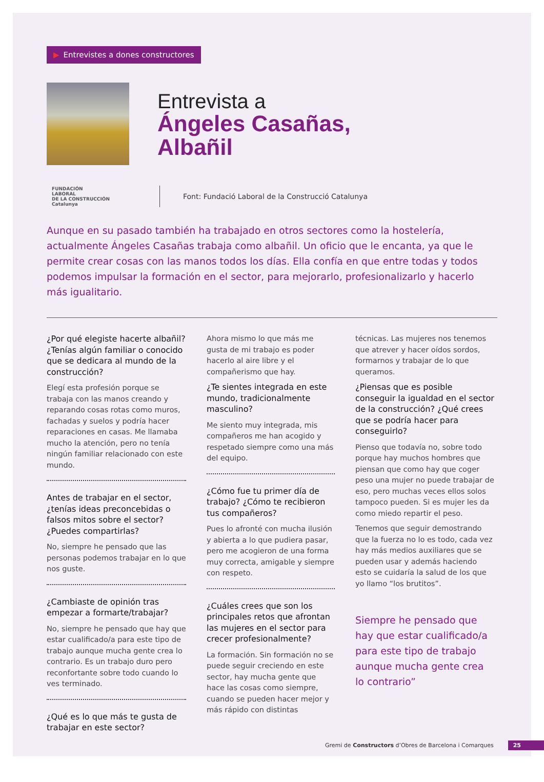▶ Entrevistes a dones constructores
Entrevista a
Ángeles Casañas,
Albañil
FUNDACIÓN
LABORAL
DE LA CONSTRUCCIÓN
Catalunya
Font: Fundació Laboral de la Construcció Catalunya
Aunque en su pasado también ha trabajado en otros sectores como la hostelería, actualmente Ángeles Casañas trabaja como albañil. Un oficio que le encanta, ya que le permite crear cosas con las manos todos los días. Ella confía en que entre todas y todos podemos impulsar la formación en el sector, para mejorarlo, profesionalizarlo y hacerlo más igualitario.
¿Por qué elegiste hacerte albañil? ¿Tenías algún familiar o conocido que se dedicara al mundo de la construcción?
Elegí esta profesión porque se trabaja con las manos creando y reparando cosas rotas como muros, fachadas y suelos y podría hacer reparaciones en casas. Me llamaba mucho la atención, pero no tenía ningún familiar relacionado con este mundo.
Antes de trabajar en el sector, ¿tenías ideas preconcebidas o falsos mitos sobre el sector? ¿Puedes compartirlas?
No, siempre he pensado que las personas podemos trabajar en lo que nos guste.
¿Cambiaste de opinión tras empezar a formarte/trabajar?
No, siempre he pensado que hay que estar cualificado/a para este tipo de trabajo aunque mucha gente crea lo contrario. Es un trabajo duro pero reconfortante sobre todo cuando lo ves terminado.
¿Qué es lo que más te gusta de trabajar en este sector?
Ahora mismo lo que más me gusta de mi trabajo es poder hacerlo al aire libre y el compañerismo que hay.
¿Te sientes integrada en este mundo, tradicionalmente masculino?
Me siento muy integrada, mis compañeros me han acogido y respetado siempre como una más del equipo.
¿Cómo fue tu primer día de trabajo? ¿Cómo te recibieron tus compañeros?
Pues lo afronté con mucha ilusión y abierta a lo que pudiera pasar, pero me acogieron de una forma muy correcta, amigable y siempre con respeto.
¿Cuáles crees que son los principales retos que afrontan las mujeres en el sector para crecer profesionalmente?
La formación. Sin formación no se puede seguir creciendo en este sector, hay mucha gente que hace las cosas como siempre, cuando se pueden hacer mejor y más rápido con distintas
técnicas. Las mujeres nos tenemos que atrever y hacer oídos sordos, formarnos y trabajar de lo que queramos.
¿Piensas que es posible conseguir la igualdad en el sector de la construcción? ¿Qué crees que se podría hacer para conseguirlo?
Pienso que todavía no, sobre todo porque hay muchos hombres que piensan que como hay que coger peso una mujer no puede trabajar de eso, pero muchas veces ellos solos tampoco pueden. Si es mujer les da como miedo repartir el peso.
Tenemos que seguir demostrando que la fuerza no lo es todo, cada vez hay más medios auxiliares que se pueden usar y además haciendo esto se cuidaría la salud de los que yo llamo “los brutitos”.
Siempre he pensado que hay que estar cualificado/a para este tipo de trabajo aunque mucha gente crea lo contrario”
Gremi de Constructors d’Obres de Barcelona i Comarques 25